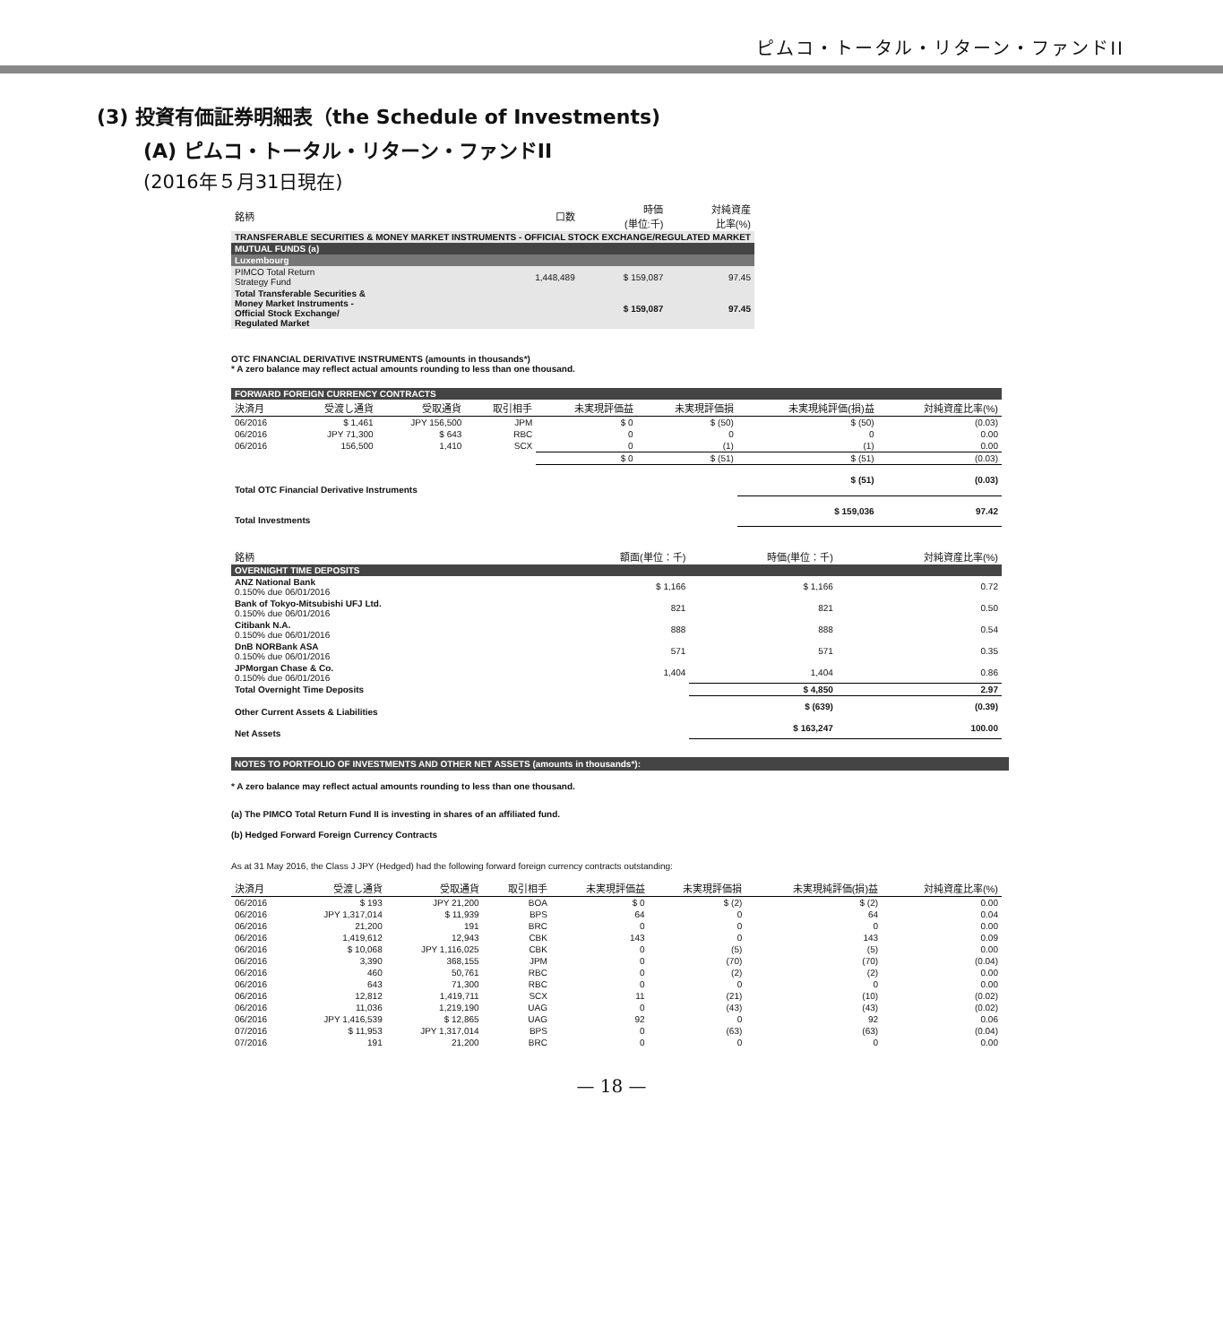ピムコ・トータル・リターン・ファンドII
(3) 投資有価証券明細表（the Schedule of Investments)
(A) ピムコ・トータル・リターン・ファンドII
(2016年５月31日現在)
| 銘柄 | 口数 | 時価 (単位:千) | 対純資産 比率(%) |
| --- | --- | --- | --- |
| TRANSFERABLE SECURITIES & MONEY MARKET INSTRUMENTS - OFFICIAL STOCK EXCHANGE/REGULATED MARKET | | | |
| MUTUAL FUNDS (a) | | | |
| Luxembourg | | | |
| PIMCO Total Return Strategy Fund | 1,448,489 | $ 159,087 | 97.45 |
| Total Transferable Securities & Money Market Instruments - Official Stock Exchange/ Regulated Market | | $ 159,087 | 97.45 |
OTC FINANCIAL DERIVATIVE INSTRUMENTS (amounts in thousands*)
* A zero balance may reflect actual amounts rounding to less than one thousand.
| FORWARD FOREIGN CURRENCY CONTRACTS | | | | | | | |
| 決済月 | 受渡し通貨 | 受取通貨 | 取引相手 | 未実現評価益 | 未実現評価損 | 未実現純評価(損)益 | 対純資産比率(%) |
| 06/2016 | $ 1,461 | JPY 156,500 | JPM | $ 0 | $ (50) | $ (50) | (0.03) |
| 06/2016 | JPY 71,300 | $ 643 | RBC | 0 | 0 | 0 | 0.00 |
| 06/2016 | 156,500 | 1,410 | SCX | 0 | (1) | (1) | 0.00 |
| | | | | $ 0 | $ (51) | $ (51) | (0.03) |
| Total OTC Financial Derivative Instruments | | | | | | $ (51) | (0.03) |
| Total Investments | | | | | | $ 159,036 | 97.42 |
| 銘柄 | 額面(単位：千) | 時価(単位：千) | 対純資産比率(%) |
| --- | --- | --- | --- |
| OVERNIGHT TIME DEPOSITS | | | |
| ANZ National Bank 0.150% due 06/01/2016 | $ 1,166 | $ 1,166 | 0.72 |
| Bank of Tokyo-Mitsubishi UFJ Ltd. 0.150% due 06/01/2016 | 821 | 821 | 0.50 |
| Citibank N.A. 0.150% due 06/01/2016 | 888 | 888 | 0.54 |
| DnB NORBank ASA 0.150% due 06/01/2016 | 571 | 571 | 0.35 |
| JPMorgan Chase & Co. 0.150% due 06/01/2016 | 1,404 | 1,404 | 0.86 |
| Total Overnight Time Deposits | | $ 4,850 | 2.97 |
| Other Current Assets & Liabilities | | $ (639) | (0.39) |
| Net Assets | | $ 163,247 | 100.00 |
NOTES TO PORTFOLIO OF INVESTMENTS AND OTHER NET ASSETS (amounts in thousands*):
* A zero balance may reflect actual amounts rounding to less than one thousand.
(a) The PIMCO Total Return Fund II is investing in shares of an affiliated fund.
(b) Hedged Forward Foreign Currency Contracts
As at 31 May 2016, the Class J JPY (Hedged) had the following forward foreign currency contracts outstanding:
| 決済月 | 受渡し通貨 | 受取通貨 | 取引相手 | 未実現評価益 | 未実現評価損 | 未実現純評価(損)益 | 対純資産比率(%) |
| --- | --- | --- | --- | --- | --- | --- | --- |
| 06/2016 | $ 193 | JPY 21,200 | BOA | $ 0 | $ (2) | $ (2) | 0.00 |
| 06/2016 | JPY 1,317,014 | $ 11,939 | BPS | 64 | 0 | 64 | 0.04 |
| 06/2016 | 21,200 | 191 | BRC | 0 | 0 | 0 | 0.00 |
| 06/2016 | 1,419,612 | 12,943 | CBK | 143 | 0 | 143 | 0.09 |
| 06/2016 | $ 10,068 | JPY 1,116,025 | CBK | 0 | (5) | (5) | 0.00 |
| 06/2016 | 3,390 | 368,155 | JPM | 0 | (70) | (70) | (0.04) |
| 06/2016 | 460 | 50,761 | RBC | 0 | (2) | (2) | 0.00 |
| 06/2016 | 643 | 71,300 | RBC | 0 | 0 | 0 | 0.00 |
| 06/2016 | 12,812 | 1,419,711 | SCX | 11 | (21) | (10) | (0.02) |
| 06/2016 | 11,036 | 1,219,190 | UAG | 0 | (43) | (43) | (0.02) |
| 06/2016 | JPY 1,416,539 | $ 12,865 | UAG | 92 | 0 | 92 | 0.06 |
| 07/2016 | $ 11,953 | JPY 1,317,014 | BPS | 0 | (63) | (63) | (0.04) |
| 07/2016 | 191 | 21,200 | BRC | 0 | 0 | 0 | 0.00 |
— 18 —